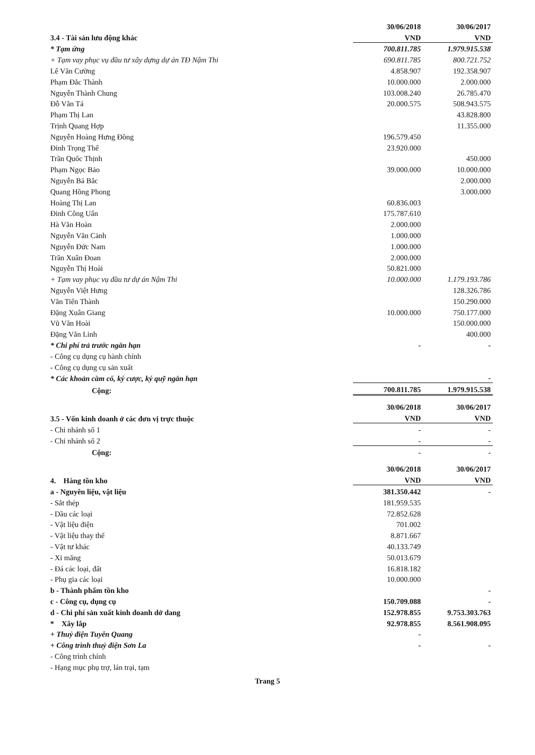| 3.4 - Tài sản lưu động khác | 30/06/2018 | 30/06/2017 |
| | VND | VND |
| * Tạm ứng | 700.811.785 | 1.979.915.538 |
| + Tạm vay phục vụ đầu tư xây dựng dự án TĐ Nậm Thi | 690.811.785 | 800.721.752 |
| Lê Văn Cường | 4.858.907 | 192.358.907 |
| Phạm Đắc Thành | 10.000.000 | 2.000.000 |
| Nguyễn Thành Chung | 103.008.240 | 26.785.470 |
| Đỗ Văn Tá | 20.000.575 | 508.943.575 |
| Phạm Thị Lan | | 43.828.800 |
| Trịnh Quang Hợp | | 11.355.000 |
| Nguyễn Hoàng Hưng Đồng | 196.579.450 | |
| Đinh Trọng Thể | 23.920.000 | |
| Trần Quốc Thịnh | | 450.000 |
| Phạm Ngọc Bảo | 39.000.000 | 10.000.000 |
| Nguyễn Bá Bắc | | 2.000.000 |
| Quang Hồng Phong | | 3.000.000 |
| Hoàng Thị Lan | 60.836.003 | |
| Đinh Công Uẩn | 175.787.610 | |
| Hà Văn Hoàn | 2.000.000 | |
| Nguyễn Văn Cảnh | 1.000.000 | |
| Nguyễn Đức Nam | 1.000.000 | |
| Trần Xuân Đoan | 2.000.000 | |
| Nguyễn Thị Hoài | 50.821.000 | |
| + Tạm vay phục vụ đầu tư dự án Nậm Thi | 10.000.000 | 1.179.193.786 |
| Nguyễn Việt Hưng | | 128.326.786 |
| Văn Tiến Thành | | 150.290.000 |
| Đặng Xuân Giang | 10.000.000 | 750.177.000 |
| Vũ Văn Hoài | | 150.000.000 |
| Đặng Văn Linh | | 400.000 |
| * Chi phí trả trước ngắn hạn | - | - |
| - Công cụ dụng cụ hành chính | | |
| - Công cụ dụng cụ sản xuất | | |
| * Các khoản cầm cố, ký cược, ký quỹ ngắn hạn | | - |
| Cộng: | 700.811.785 | 1.979.915.538 |
| 3.5 - Vốn kinh doanh ở các đơn vị trực thuộc | 30/06/2018 | 30/06/2017 |
| | VND | VND |
| - Chi nhánh số 1 | - | - |
| - Chi nhánh số 2 | - | - |
| Cộng: | - | - |
| 4. Hàng tồn kho | 30/06/2018 | 30/06/2017 |
| | VND | VND |
| a - Nguyên liệu, vật liệu | 381.350.442 | - |
| - Sắt thép | 181.959.535 | |
| - Dầu các loại | 72.852.628 | |
| - Vật liệu điện | 701.002 | |
| - Vật liệu thay thế | 8.871.667 | |
| - Vật tư khác | 40.133.749 | |
| - Xi măng | 50.013.679 | |
| - Đá các loại, đất | 16.818.182 | |
| - Phụ gia các loại | 10.000.000 | |
| b - Thành phẩm tồn kho | | - |
| c - Công cụ, dụng cụ | 150.709.088 | - |
| d - Chi phí sản xuất kinh doanh dở dang | 152.978.855 | 9.753.303.763 |
| * Xây lắp | 92.978.855 | 8.561.908.095 |
| + Thuỷ điện Tuyên Quang | - | |
| + Công trình thuỷ điện Sơn La | - | - |
| - Công trình chính | | |
| - Hạng mục phụ trợ, lán trại, tạm | | |
Trang 5